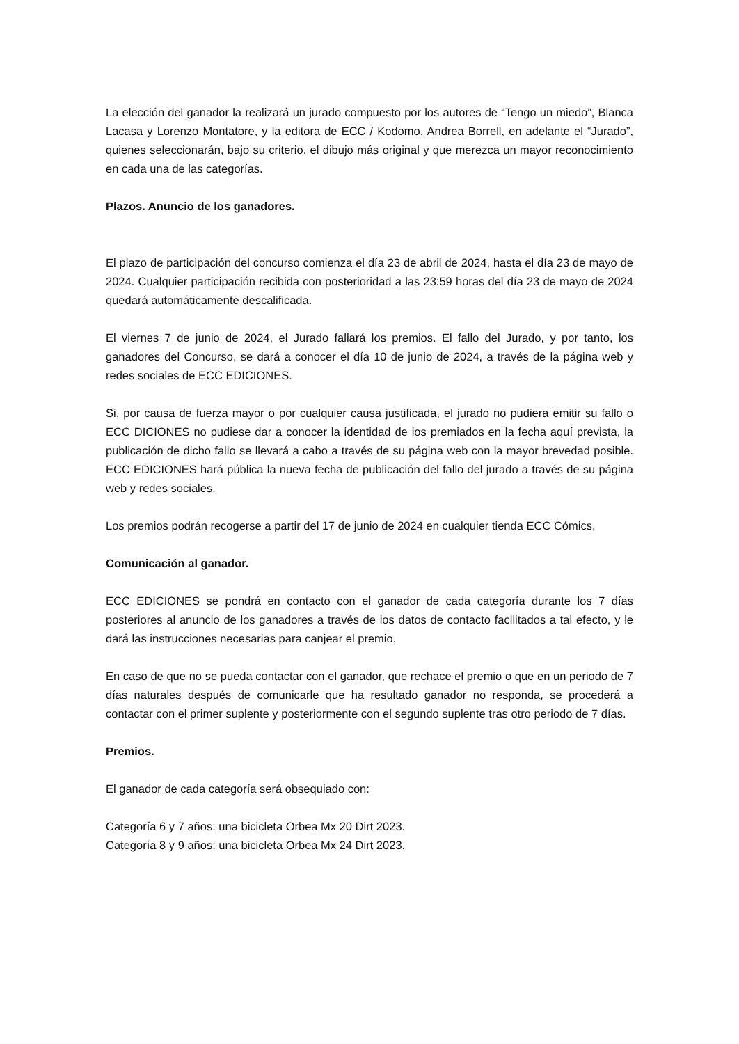La elección del ganador la realizará un jurado compuesto por los autores de “Tengo un miedo”, Blanca Lacasa y Lorenzo Montatore, y la editora de ECC / Kodomo, Andrea Borrell, en adelante el “Jurado”, quienes seleccionarán, bajo su criterio, el dibujo más original y que merezca un mayor reconocimiento en cada una de las categorías.
Plazos. Anuncio de los ganadores.
El plazo de participación del concurso comienza el día 23 de abril de 2024, hasta el día 23 de mayo de 2024. Cualquier participación recibida con posterioridad a las 23:59 horas del día 23 de mayo de 2024 quedará automáticamente descalificada.
El viernes 7 de junio de 2024, el Jurado fallará los premios. El fallo del Jurado, y por tanto, los ganadores del Concurso, se dará a conocer el día 10 de junio de 2024, a través de la página web y redes sociales de ECC EDICIONES.
Si, por causa de fuerza mayor o por cualquier causa justificada, el jurado no pudiera emitir su fallo o ECC DICIONES no pudiese dar a conocer la identidad de los premiados en la fecha aquí prevista, la publicación de dicho fallo se llevará a cabo a través de su página web con la mayor brevedad posible. ECC EDICIONES hará pública la nueva fecha de publicación del fallo del jurado a través de su página web y redes sociales.
Los premios podrán recogerse a partir del 17 de junio de 2024 en cualquier tienda ECC Cómics.
Comunicación al ganador.
ECC EDICIONES se pondrá en contacto con el ganador de cada categoría durante los 7 días posteriores al anuncio de los ganadores a través de los datos de contacto facilitados a tal efecto, y le dará las instrucciones necesarias para canjear el premio.
En caso de que no se pueda contactar con el ganador, que rechace el premio o que en un periodo de 7 días naturales después de comunicarle que ha resultado ganador no responda, se procederá a contactar con el primer suplente y posteriormente con el segundo suplente tras otro periodo de 7 días.
Premios.
El ganador de cada categoría será obsequiado con:
Categoría 6 y 7 años: una bicicleta Orbea Mx 20 Dirt 2023.
Categoría 8 y 9 años: una bicicleta Orbea Mx 24 Dirt 2023.